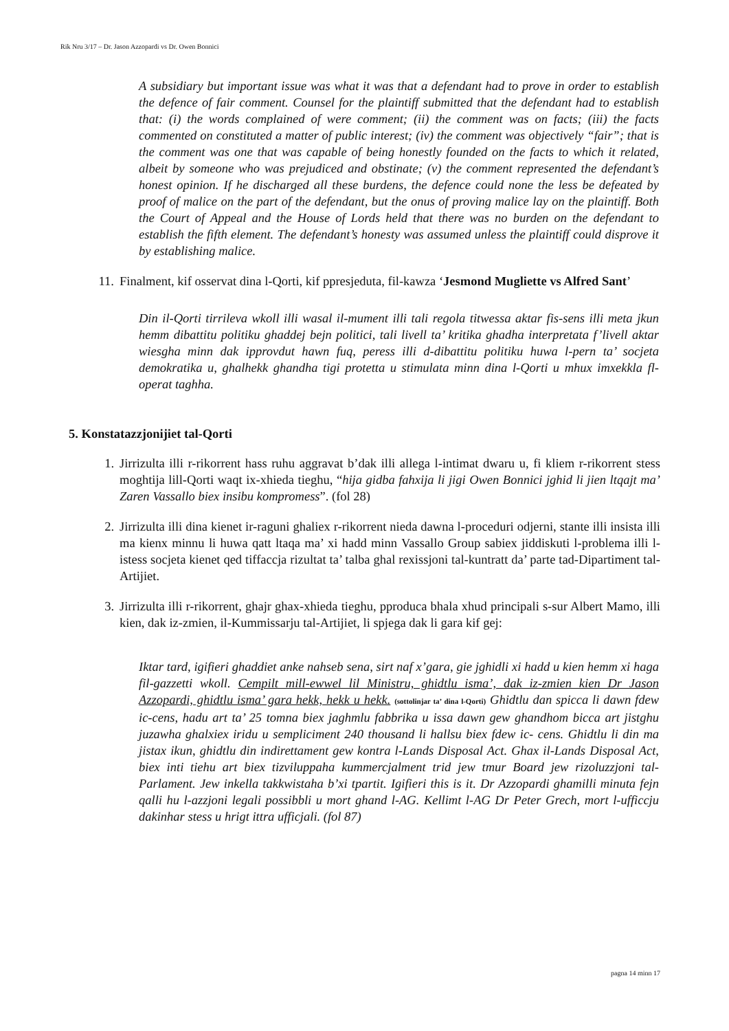Rik Nru 3/17 – Dr. Jason Azzopardi vs Dr. Owen Bonnici
A subsidiary but important issue was what it was that a defendant had to prove in order to establish the defence of fair comment. Counsel for the plaintiff submitted that the defendant had to establish that: (i) the words complained of were comment; (ii) the comment was on facts; (iii) the facts commented on constituted a matter of public interest; (iv) the comment was objectively “fair”; that is the comment was one that was capable of being honestly founded on the facts to which it related, albeit by someone who was prejudiced and obstinate; (v) the comment represented the defendant’s honest opinion. If he discharged all these burdens, the defence could none the less be defeated by proof of malice on the part of the defendant, but the onus of proving malice lay on the plaintiff. Both the Court of Appeal and the House of Lords held that there was no burden on the defendant to establish the fifth element. The defendant’s honesty was assumed unless the plaintiff could disprove it by establishing malice.
11. Finalment, kif osservat dina l-Qorti, kif ppresjeduta, fil-kawza ‘Jesmond Mugliette vs Alfred Sant’
Din il-Qorti tirrileva wkoll illi wasal il-mument illi tali regola titwessa aktar fis-sens illi meta jkun hemm dibattitu politiku ghaddej bejn politici, tali livell ta’ kritika ghadha interpretata f’livell aktar wiesgha minn dak ipprovdut hawn fuq, peress illi d-dibattitu politiku huwa l-pern ta’ socjeta demokratika u, ghalhekk ghandha tigi protetta u stimulata minn dina l-Qorti u mhux imxekkla fl-operat taghha.
5. Konstatazzjonijiet tal-Qorti
1. Jirrizulta illi r-rikorrent hass ruhu aggravat b’dak illi allega l-intimat dwaru u, fi kliem r-rikorrent stess moghtija lill-Qorti waqt ix-xhieda tieghu, “hija gidba fahxija li jigi Owen Bonnici jghid li jien ltqajt ma’ Zaren Vassallo biex insibu kompromess”. (fol 28)
2. Jirrizulta illi dina kienet ir-raguni ghaliex r-rikorrent nieda dawna l-proceduri odjerni, stante illi insista illi ma kienx minnu li huwa qatt ltaqa ma’ xi hadd minn Vassallo Group sabiex jiddiskuti l-problema illi l-istess socjeta kienet qed tiffaccja rizultat ta’ talba ghal rexissjoni tal-kuntratt da’ parte tad-Dipartiment tal-Artijiet.
3. Jirrizulta illi r-rikorrent, ghajr ghax-xhieda tieghu, pproduca bhala xhud principali s-sur Albert Mamo, illi kien, dak iz-zmien, il-Kummissarju tal-Artijiet, li spjega dak li gara kif gej:
Iktar tard, igifieri ghaddiet anke nahseb sena, sirt naf x’gara, gie jghidli xi hadd u kien hemm xi haga fil-gazzetti wkoll. Cempilt mill-ewwel lil Ministru, ghidtlu isma’, dak iz-zmien kien Dr Jason Azzopardi, ghidtlu isma’ gara hekk, hekk u hekk. (sottolinjar ta’ dina l-Qorti) Ghidtlu dan spicca li dawn fdew ic-cens, hadu art ta’ 25 tomna biex jaghmlu fabbrika u issa dawn gew ghandhom bicca art jistghu juzawha ghalxiex iridu u sempliciment 240 thousand li hallsu biex fdew ic- cens. Ghidtlu li din ma jistax ikun, ghidtlu din indirettament gew kontra l-Lands Disposal Act. Ghax il-Lands Disposal Act, biex inti tiehu art biex tizviluppaha kummercjalment trid jew tmur Board jew rizoluzzjoni tal- Parlament. Jew inkella takkwistaha b’xi tpartit. Igifieri this is it. Dr Azzopardi ghamilli minuta fejn qalli hu l-azzjoni legali possibbli u mort ghand l-AG. Kellimt l-AG Dr Peter Grech, mort l-ufficcju dakinhar stess u hrigt ittra ufficjali. (fol 87)
pagna 14 minn 17